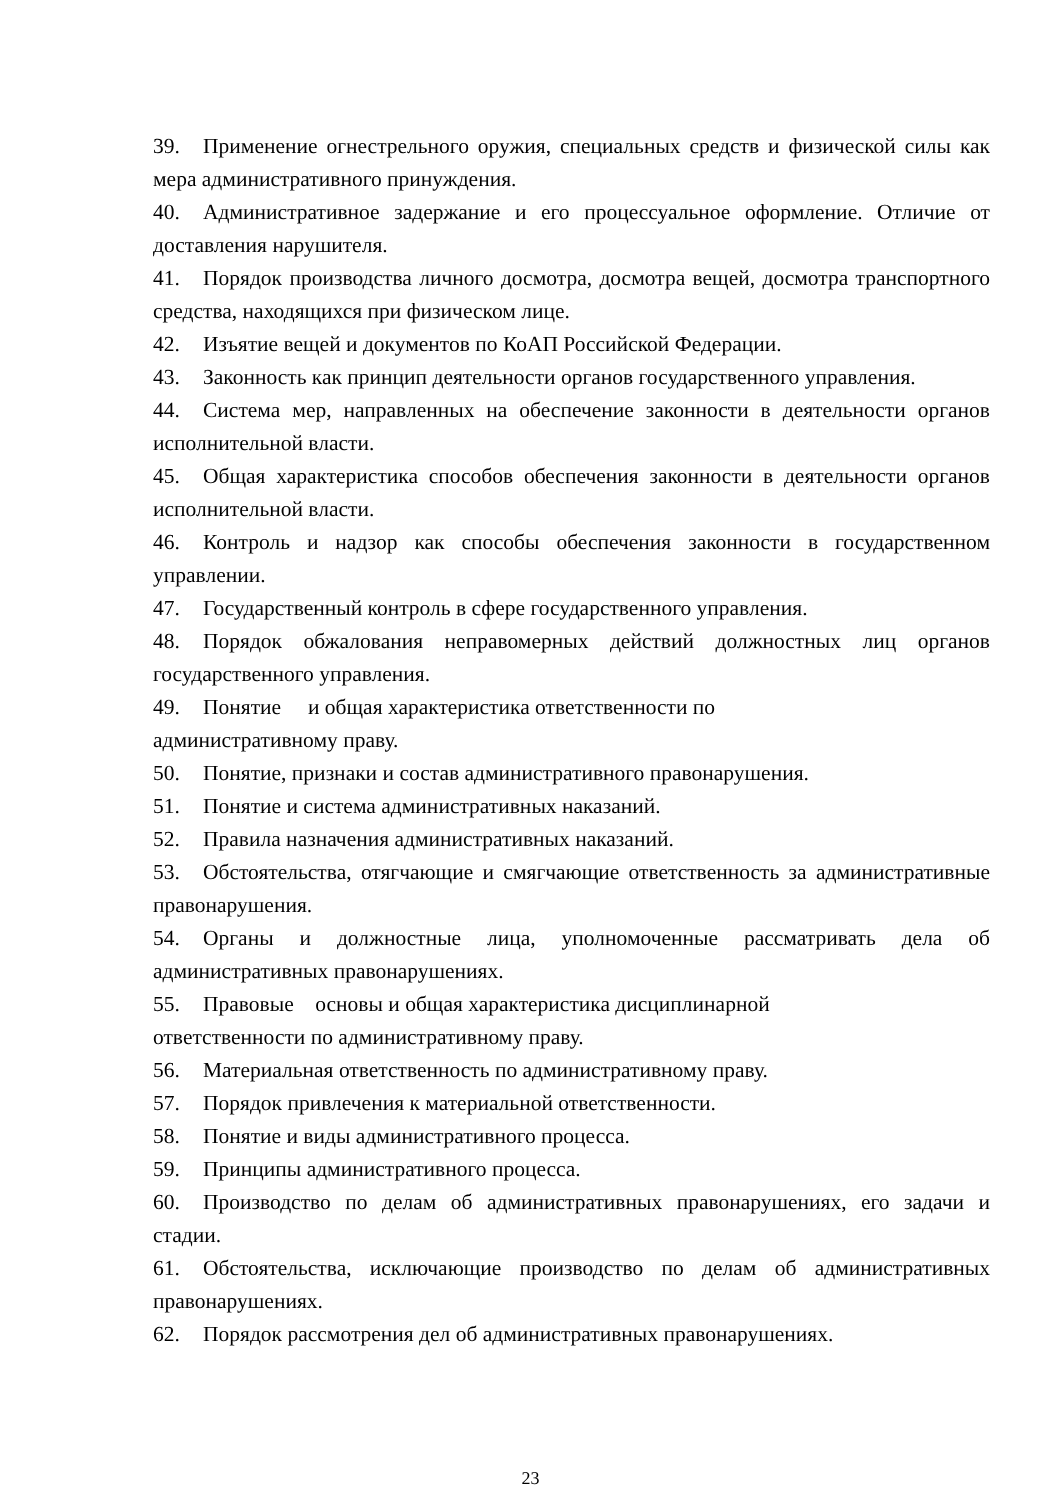39. Применение огнестрельного оружия, специальных средств и физической силы как мера административного принуждения.
40. Административное задержание и его процессуальное оформление. Отличие от доставления нарушителя.
41. Порядок производства личного досмотра, досмотра вещей, досмотра транспортного средства, находящихся при физическом лице.
42. Изъятие вещей и документов по КоАП Российской Федерации.
43. Законность как принцип деятельности органов государственного управления.
44. Система мер, направленных на обеспечение законности в деятельности органов исполнительной власти.
45. Общая характеристика способов обеспечения законности в деятельности органов исполнительной власти.
46. Контроль и надзор как способы обеспечения законности в государственном управлении.
47. Государственный контроль в сфере государственного управления.
48. Порядок обжалования неправомерных действий должностных лиц органов государственного управления.
49. Понятие и общая характеристика ответственности по
административному праву.
50. Понятие, признаки и состав административного правонарушения.
51. Понятие и система административных наказаний.
52. Правила назначения административных наказаний.
53. Обстоятельства, отягчающие и смягчающие ответственность за административные правонарушения.
54. Органы и должностные лица, уполномоченные рассматривать дела об административных правонарушениях.
55. Правовые основы и общая характеристика дисциплинарной
ответственности по административному праву.
56. Материальная ответственность по административному праву.
57. Порядок привлечения к материальной ответственности.
58. Понятие и виды административного процесса.
59. Принципы административного процесса.
60. Производство по делам об административных правонарушениях, его задачи и стадии.
61. Обстоятельства, исключающие производство по делам об административных правонарушениях.
62. Порядок рассмотрения дел об административных правонарушениях.
23